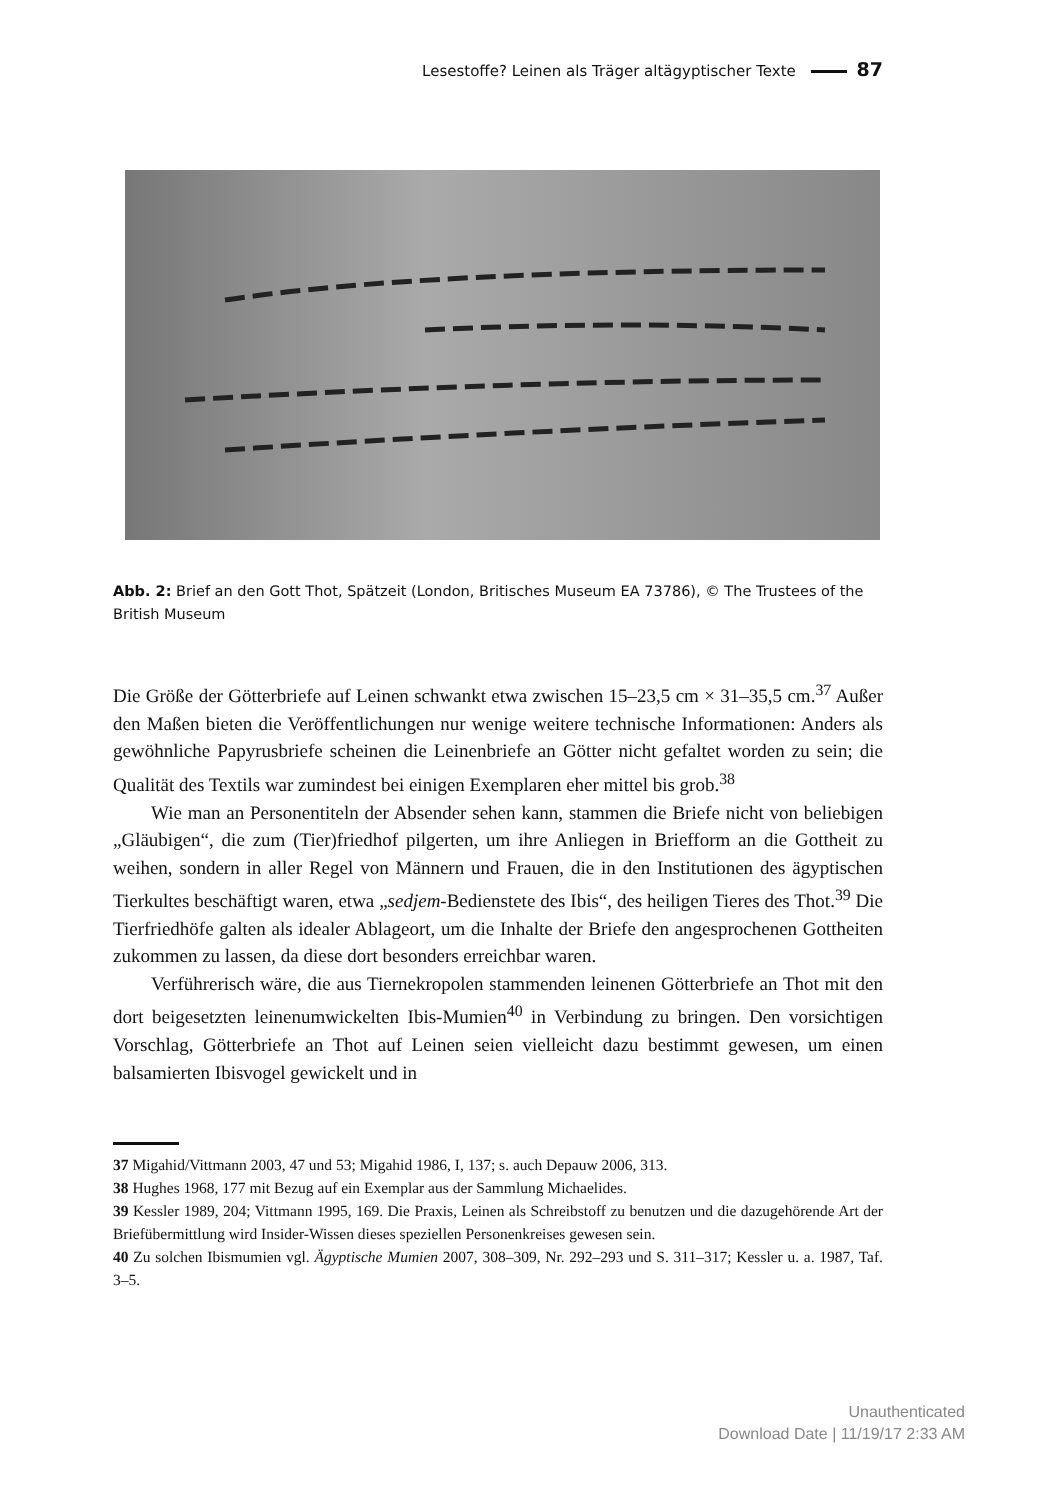Lesestoffe? Leinen als Träger altägyptischer Texte 87
Abb. 2: Brief an den Gott Thot, Spätzeit (London, Britisches Museum EA 73786), © The Trustees of the British Museum
Die Größe der Götterbriefe auf Leinen schwankt etwa zwischen 15–23,5 cm × 31–35,5 cm.<sup>37</sup> Außer den Maßen bieten die Veröffentlichungen nur wenige weitere technische Informationen: Anders als gewöhnliche Papyrusbriefe scheinen die Leinenbriefe an Götter nicht gefaltet worden zu sein; die Qualität des Textils war zumindest bei einigen Exemplaren eher mittel bis grob.<sup>38</sup>
Wie man an Personentiteln der Absender sehen kann, stammen die Briefe nicht von beliebigen „Gläubigen“, die zum (Tier)friedhof pilgerten, um ihre Anliegen in Briefform an die Gottheit zu weihen, sondern in aller Regel von Männern und Frauen, die in den Institutionen des ägyptischen Tierkultes beschäftigt waren, etwa „sedjem-Bedienstete des Ibis“, des heiligen Tieres des Thot.<sup>39</sup> Die Tierfriedhöfe galten als idealer Ablageort, um die Inhalte der Briefe den angesprochenen Gottheiten zukommen zu lassen, da diese dort besonders erreichbar waren.
Verführerisch wäre, die aus Tiernekropolen stammenden leinenen Götterbriefe an Thot mit den dort beigesetzten leinenumwickelten Ibis-Mumien<sup>40</sup> in Verbindung zu bringen. Den vorsichtigen Vorschlag, Götterbriefe an Thot auf Leinen seien vielleicht dazu bestimmt gewesen, um einen balsamierten Ibisvogel gewickelt und in
37 Migahid/Vittmann 2003, 47 und 53; Migahid 1986, I, 137; s. auch Depauw 2006, 313.
38 Hughes 1968, 177 mit Bezug auf ein Exemplar aus der Sammlung Michaelides.
39 Kessler 1989, 204; Vittmann 1995, 169. Die Praxis, Leinen als Schreibstoff zu benutzen und die dazugehörende Art der Briefübermittlung wird Insider-Wissen dieses speziellen Personenkreises gewesen sein.
40 Zu solchen Ibismumien vgl. Ägyptische Mumien 2007, 308–309, Nr. 292–293 und S. 311–317; Kessler u. a. 1987, Taf. 3–5.
Unauthenticated
Download Date | 11/19/17 2:33 AM